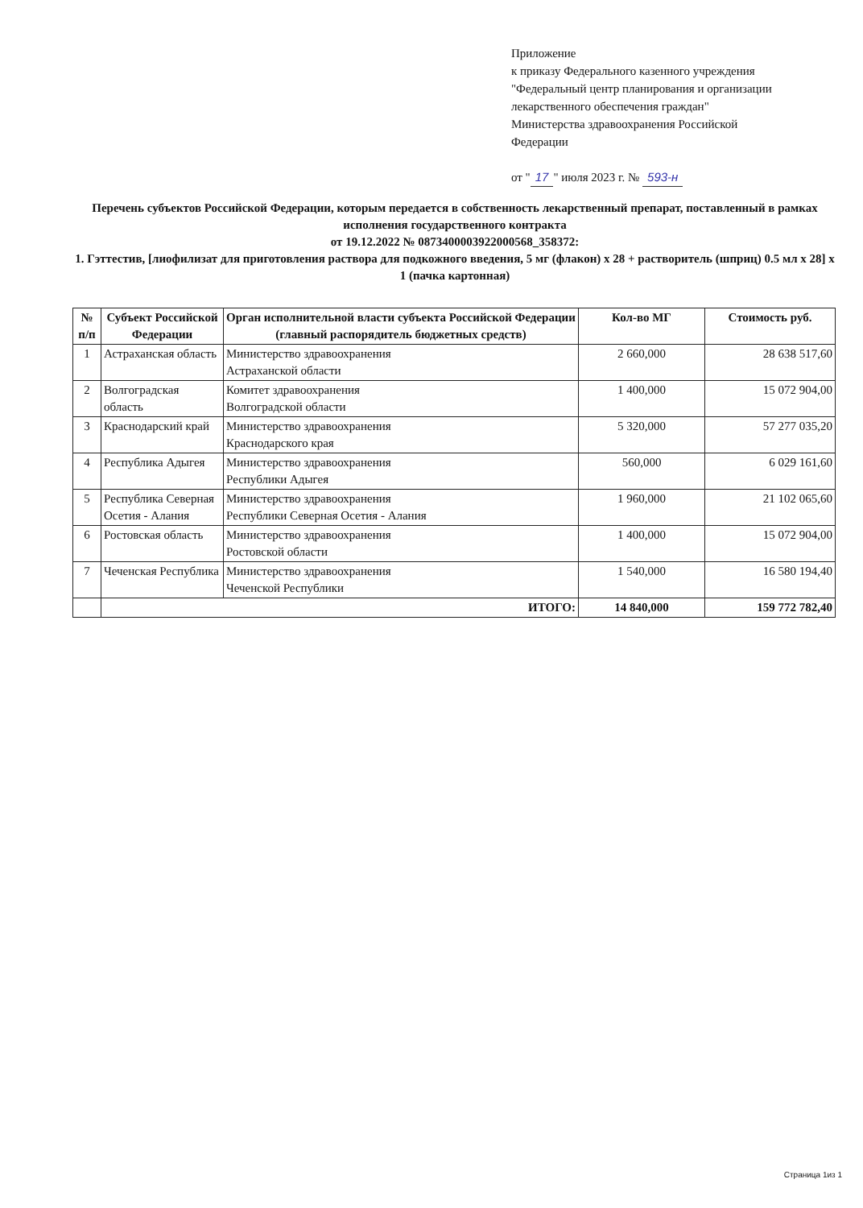Приложение
к приказу Федерального казенного учреждения
"Федеральный центр планирования и организации
лекарственного обеспечения граждан"
Министерства здравоохранения Российской
Федерации
от " 17 " июля 2023 г. № 593-н
Перечень субъектов Российской Федерации, которым передается в собственность лекарственный препарат, поставленный в рамках исполнения государственного контракта
от 19.12.2022 № 0873400003922000568_358372:
1. Гэттестив, [лиофилизат для приготовления раствора для подкожного введения, 5 мг (флакон) x 28 + растворитель (шприц) 0.5 мл x 28] x 1 (пачка картонная)
| № п/п | Субъект Российской Федерации | Орган исполнительной власти субъекта Российской Федерации (главный распорядитель бюджетных средств) | Кол-во МГ | Стоимость руб. |
| --- | --- | --- | --- | --- |
| 1 | Астраханская область | Министерство здравоохранения Астраханской области | 2 660,000 | 28 638 517,60 |
| 2 | Волгоградская область | Комитет здравоохранения Волгоградской области | 1 400,000 | 15 072 904,00 |
| 3 | Краснодарский край | Министерство здравоохранения Краснодарского края | 5 320,000 | 57 277 035,20 |
| 4 | Республика Адыгея | Министерство здравоохранения Республики Адыгея | 560,000 | 6 029 161,60 |
| 5 | Республика Северная Осетия - Алания | Министерство здравоохранения Республики Северная Осетия - Алания | 1 960,000 | 21 102 065,60 |
| 6 | Ростовская область | Министерство здравоохранения Ростовской области | 1 400,000 | 15 072 904,00 |
| 7 | Чеченская Республика | Министерство здравоохранения Чеченской Республики | 1 540,000 | 16 580 194,40 |
| | ИТОГО: | | 14 840,000 | 159 772 782,40 |
Страница 1из 1